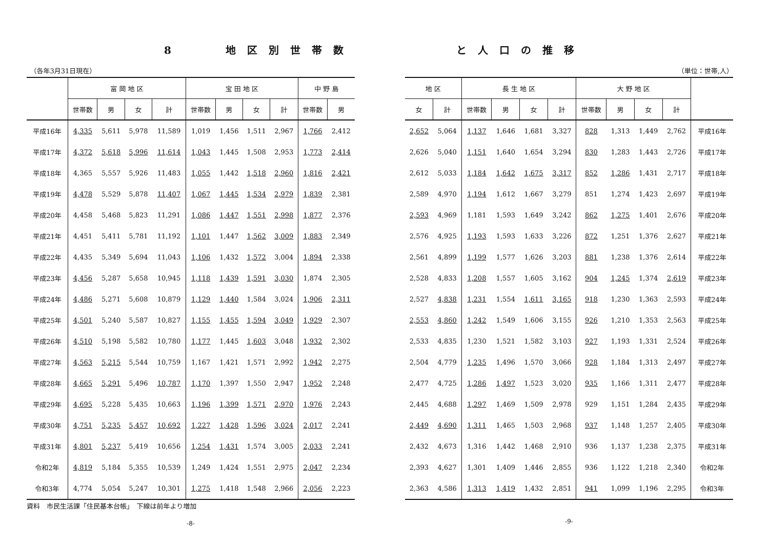8　　地区別世帯数
　（各年3月31日現在）
| | 富 岡 地 区 | | | | 宝 田 地 区 | | | | 中 野 島 | |
| --- | --- | --- | --- | --- | --- | --- | --- | --- | --- | --- |
| | 世帯数 | 男 | 女 | 計 | 世帯数 | 男 | 女 | 計 | 世帯数 | 男 |
| 平成16年 | 4,335 | 5,611 | 5,978 | 11,589 | 1,019 | 1,456 | 1,511 | 2,967 | 1,766 | 2,412 |
| 平成17年 | 4,372 | 5,618 | 5,996 | 11,614 | 1,043 | 1,445 | 1,508 | 2,953 | 1,773 | 2,414 |
| 平成18年 | 4,365 | 5,557 | 5,926 | 11,483 | 1,055 | 1,442 | 1,518 | 2,960 | 1,816 | 2,421 |
| 平成19年 | 4,478 | 5,529 | 5,878 | 11,407 | 1,067 | 1,445 | 1,534 | 2,979 | 1,839 | 2,381 |
| 平成20年 | 4,458 | 5,468 | 5,823 | 11,291 | 1,086 | 1,447 | 1,551 | 2,998 | 1,877 | 2,376 |
| 平成21年 | 4,451 | 5,411 | 5,781 | 11,192 | 1,101 | 1,447 | 1,562 | 3,009 | 1,883 | 2,349 |
| 平成22年 | 4,435 | 5,349 | 5,694 | 11,043 | 1,106 | 1,432 | 1,572 | 3,004 | 1,894 | 2,338 |
| 平成23年 | 4,456 | 5,287 | 5,658 | 10,945 | 1,118 | 1,439 | 1,591 | 3,030 | 1,874 | 2,305 |
| 平成24年 | 4,486 | 5,271 | 5,608 | 10,879 | 1,129 | 1,440 | 1,584 | 3,024 | 1,906 | 2,311 |
| 平成25年 | 4,501 | 5,240 | 5,587 | 10,827 | 1,155 | 1,455 | 1,594 | 3,049 | 1,929 | 2,307 |
| 平成26年 | 4,510 | 5,198 | 5,582 | 10,780 | 1,177 | 1,445 | 1,603 | 3,048 | 1,932 | 2,302 |
| 平成27年 | 4,563 | 5,215 | 5,544 | 10,759 | 1,167 | 1,421 | 1,571 | 2,992 | 1,942 | 2,275 |
| 平成28年 | 4,665 | 5,291 | 5,496 | 10,787 | 1,170 | 1,397 | 1,550 | 2,947 | 1,952 | 2,248 |
| 平成29年 | 4,695 | 5,228 | 5,435 | 10,663 | 1,196 | 1,399 | 1,571 | 2,970 | 1,976 | 2,243 |
| 平成30年 | 4,751 | 5,235 | 5,457 | 10,692 | 1,227 | 1,428 | 1,596 | 3,024 | 2,017 | 2,241 |
| 平成31年 | 4,801 | 5,237 | 5,419 | 10,656 | 1,254 | 1,431 | 1,574 | 3,005 | 2,033 | 2,241 |
| 令和2年 | 4,819 | 5,184 | 5,355 | 10,539 | 1,249 | 1,424 | 1,551 | 2,975 | 2,047 | 2,234 |
| 令和3年 | 4,774 | 5,054 | 5,247 | 10,301 | 1,275 | 1,418 | 1,548 | 2,966 | 2,056 | 2,223 |
資料　市民生活課「住民基本台帳」　下線は前年より増加
-8-
と人口の推移
（単位：世帯,人）
| 地 区 | | 長 生 地 区 | | | | 大 野 地 区 | | | | |
| --- | --- | --- | --- | --- | --- | --- | --- | --- | --- | --- |
| 女 | 計 | 世帯数 | 男 | 女 | 計 | 世帯数 | 男 | 女 | 計 | |
| 2,652 | 5,064 | 1,137 | 1,646 | 1,681 | 3,327 | 828 | 1,313 | 1,449 | 2,762 | 平成16年 |
| 2,626 | 5,040 | 1,151 | 1,640 | 1,654 | 3,294 | 830 | 1,283 | 1,443 | 2,726 | 平成17年 |
| 2,612 | 5,033 | 1,184 | 1,642 | 1,675 | 3,317 | 852 | 1,286 | 1,431 | 2,717 | 平成18年 |
| 2,589 | 4,970 | 1,194 | 1,612 | 1,667 | 3,279 | 851 | 1,274 | 1,423 | 2,697 | 平成19年 |
| 2,593 | 4,969 | 1,181 | 1,593 | 1,649 | 3,242 | 862 | 1,275 | 1,401 | 2,676 | 平成20年 |
| 2,576 | 4,925 | 1,193 | 1,593 | 1,633 | 3,226 | 872 | 1,251 | 1,376 | 2,627 | 平成21年 |
| 2,561 | 4,899 | 1,199 | 1,577 | 1,626 | 3,203 | 881 | 1,238 | 1,376 | 2,614 | 平成22年 |
| 2,528 | 4,833 | 1,208 | 1,557 | 1,605 | 3,162 | 904 | 1,245 | 1,374 | 2,619 | 平成23年 |
| 2,527 | 4,838 | 1,231 | 1,554 | 1,611 | 3,165 | 918 | 1,230 | 1,363 | 2,593 | 平成24年 |
| 2,553 | 4,860 | 1,242 | 1,549 | 1,606 | 3,155 | 926 | 1,210 | 1,353 | 2,563 | 平成25年 |
| 2,533 | 4,835 | 1,230 | 1,521 | 1,582 | 3,103 | 927 | 1,193 | 1,331 | 2,524 | 平成26年 |
| 2,504 | 4,779 | 1,235 | 1,496 | 1,570 | 3,066 | 928 | 1,184 | 1,313 | 2,497 | 平成27年 |
| 2,477 | 4,725 | 1,286 | 1,497 | 1,523 | 3,020 | 935 | 1,166 | 1,311 | 2,477 | 平成28年 |
| 2,445 | 4,688 | 1,297 | 1,469 | 1,509 | 2,978 | 929 | 1,151 | 1,284 | 2,435 | 平成29年 |
| 2,449 | 4,690 | 1,311 | 1,465 | 1,503 | 2,968 | 937 | 1,148 | 1,257 | 2,405 | 平成30年 |
| 2,432 | 4,673 | 1,316 | 1,442 | 1,468 | 2,910 | 936 | 1,137 | 1,238 | 2,375 | 平成31年 |
| 2,393 | 4,627 | 1,301 | 1,409 | 1,446 | 2,855 | 936 | 1,122 | 1,218 | 2,340 | 令和2年 |
| 2,363 | 4,586 | 1,313 | 1,419 | 1,432 | 2,851 | 941 | 1,099 | 1,196 | 2,295 | 令和3年 |
-9-